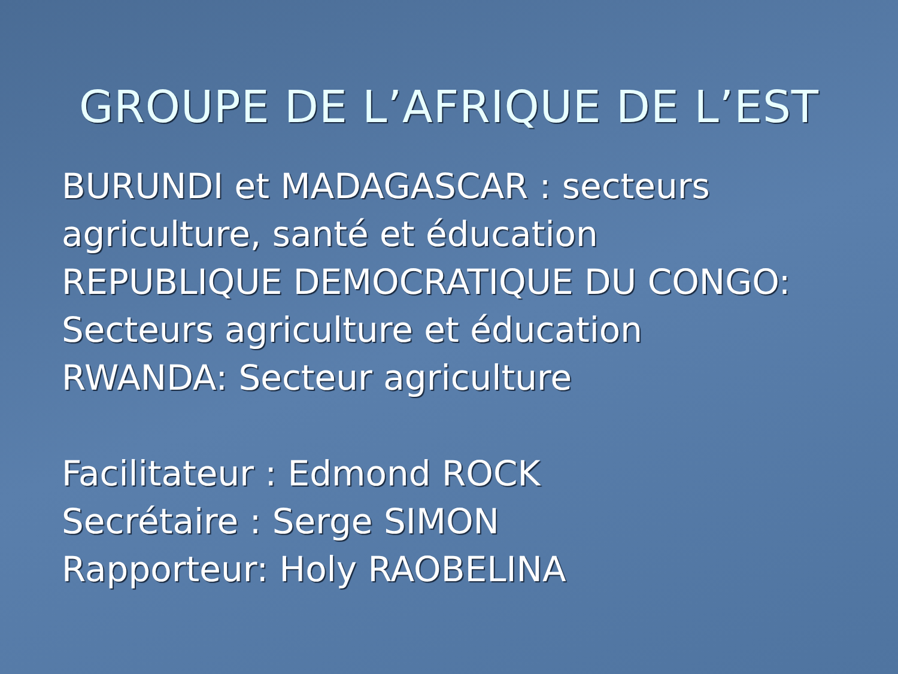GROUPE DE L’AFRIQUE DE L’EST
BURUNDI et MADAGASCAR : secteurs agriculture, santé et éducation
REPUBLIQUE DEMOCRATIQUE DU CONGO: Secteurs agriculture et éducation
RWANDA: Secteur agriculture
Facilitateur : Edmond ROCK
Secrétaire : Serge SIMON
Rapporteur: Holy RAOBELINA